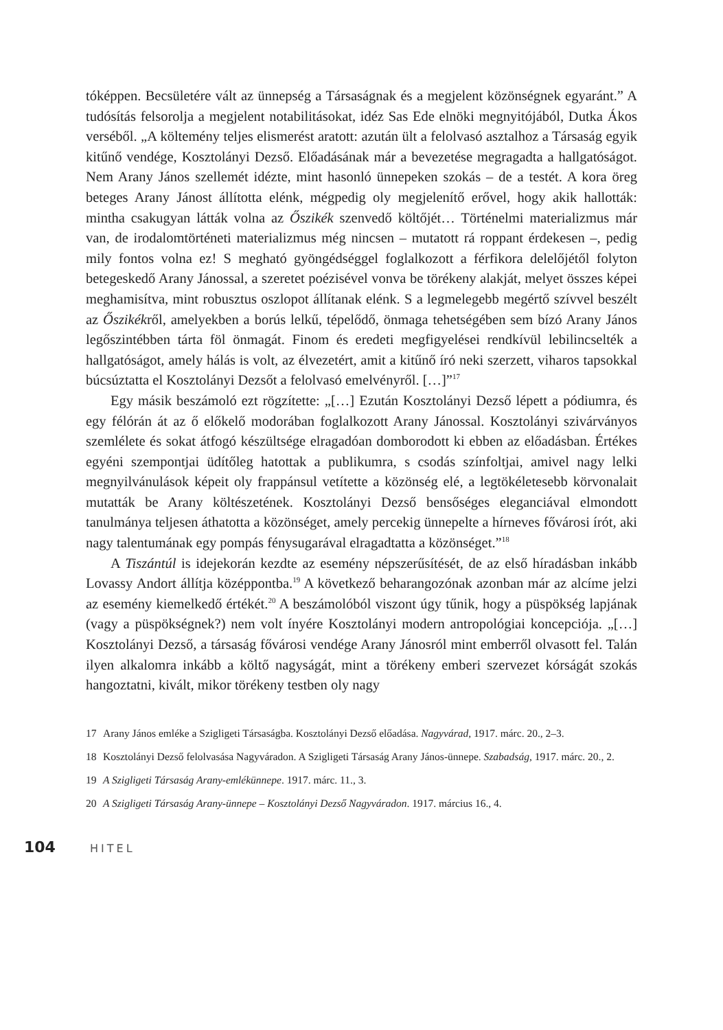tóképpen. Becsületére vált az ünnepség a Társaságnak és a megjelent közönségnek egyaránt.” A tudósítás felsorolja a megjelent notabilitásokat, idéz Sas Ede elnöki megnyitójából, Dutka Ákos verséből. „A költemény teljes elismerést aratott: azután ült a felolvasó asztalhoz a Társaság egyik kitűnő vendége, Kosztolányi Dezső. Előadásának már a bevezetése megragadta a hallgatóságot. Nem Arany János szellemét idézte, mint hasonló ünnepeken szokás – de a testét. A kora öreg beteges Arany Jánost állította elénk, mégpedig oly megjelenítő erővel, hogy akik hallották: mintha csakugyan látták volna az Őszikék szenvedő költőjét… Történelmi materializmus már van, de irodalomtörténeti materializmus még nincsen – mutatott rá roppant érdekesen –, pedig mily fontos volna ez! S megható gyöngédséggel foglalkozott a férfikora delelőjétől folyton betegeskedő Arany Jánossal, a szeretet poézisével vonva be törékeny alakját, melyet összes képei meghamisítva, mint robusztus oszlopot állítanak elénk. S a legmelegebb megértő szívvel beszélt az Őszikékről, amelyekben a borús lelkű, tépelődő, önmaga tehetségében sem bízó Arany János legőszintébben tárta föl önmagát. Finom és eredeti megfigyelései rendkívül lebilincselték a hallgatóságot, amely hálás is volt, az élvezetért, amit a kitűnő író neki szerzett, viharos tapsokkal búcsúztatta el Kosztolányi Dezsőt a felolvasó emelvényről. […]”<sup>17</sup>
Egy másik beszámoló ezt rögzítette: „[…] Ezután Kosztolányi Dezső lépett a pódiumra, és egy félórán át az ő előkelő modorában foglalkozott Arany Jánossal. Kosztolányi szivárványos szemlélete és sokat átfogó készültsége elragadóan domborodott ki ebben az előadásban. Értékes egyéni szempontjai üdítőleg hatottak a publikumra, s csodás színfoltjai, amivel nagy lelki megnyilvánulások képeit oly frappánsul vetítette a közönség elé, a legtökéletesebb körvonalait mutatták be Arany költészetének. Kosztolányi Dezső bensőséges eleganciával elmondott tanulmánya teljesen áthatotta a közönséget, amely percekig ünnepelte a hírneves fővárosi írót, aki nagy talentumának egy pompás fénysugarával elragadtatta a közönséget.”<sup>18</sup>
A Tiszántúl is idejekorán kezdte az esemény népszerűsítését, de az első híradásban inkább Lovassy Andort állítja középpontba.<sup>19</sup> A következő beharangozónak azonban már az alcíme jelzi az esemény kiemelkedő értékét.<sup>20</sup> A beszámolóból viszont úgy tűnik, hogy a püspökség lapjának (vagy a püspökségnek?) nem volt ínyére Kosztolányi modern antropológiai koncepciója. „[…] Kosztolányi Dezső, a társaság fővárosi vendége Arany Jánosról mint emberről olvasott fel. Talán ilyen alkalomra inkább a költő nagyságát, mint a törékeny emberi szervezet kórságát szokás hangoztatni, kivált, mikor törékeny testben oly nagy
17 Arany János emléke a Szigligeti Társaságba. Kosztolányi Dezső előadása. Nagyvárad, 1917. márc. 20., 2–3.
18 Kosztolányi Dezső felolvasása Nagyváradon. A Szigligeti Társaság Arany János-ünnepe. Szabadság, 1917. márc. 20., 2.
19 A Szigligeti Társaság Arany-emlékünnepe. 1917. márc. 11., 3.
20 A Szigligeti Társaság Arany-ünnepe – Kosztolányi Dezső Nagyváradon. 1917. március 16., 4.
104 HITEL